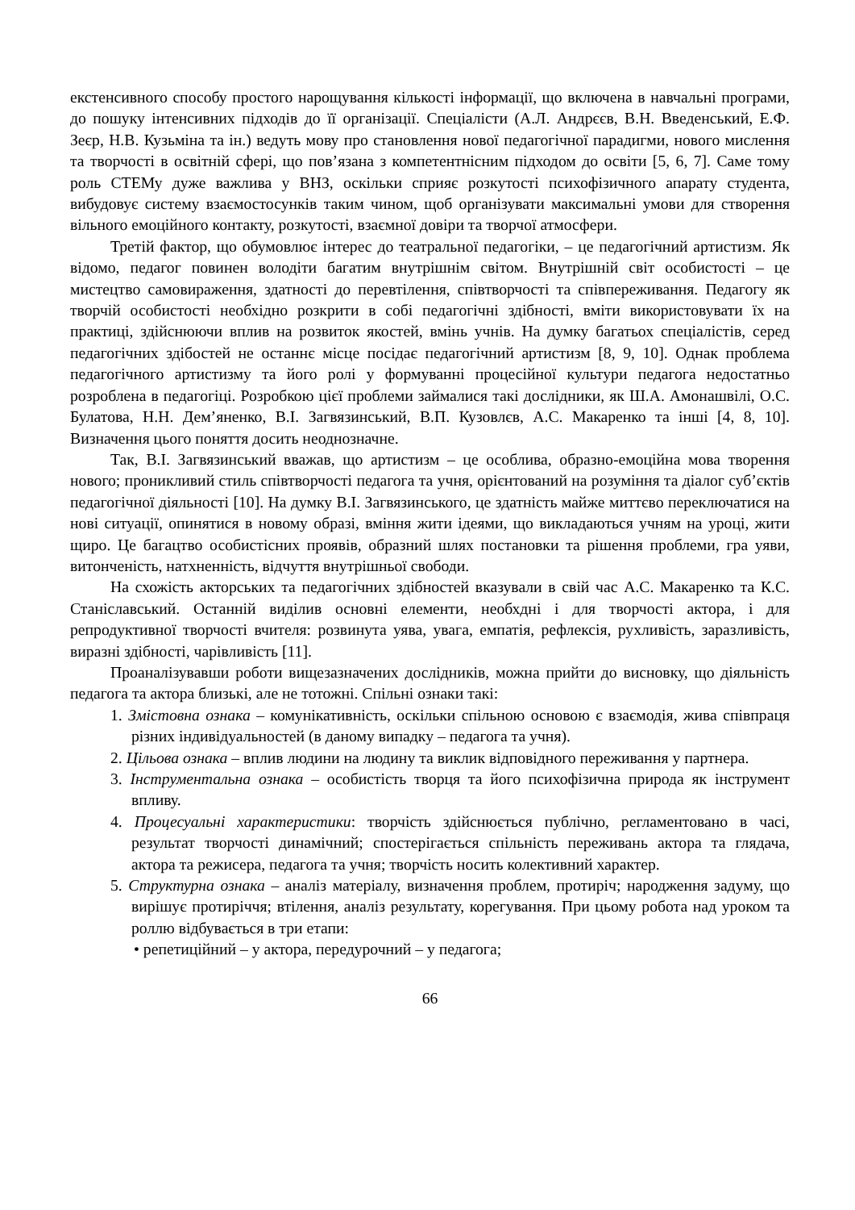екстенсивного способу простого нарощування кількості інформації, що включена в навчальні програми, до пошуку інтенсивних підходів до її організації. Спеціалісти (А.Л. Андрєєв, В.Н. Введенський, Е.Ф. Зеєр, Н.В. Кузьміна та ін.) ведуть мову про становлення нової педагогічної парадигми, нового мислення та творчості в освітній сфері, що пов’язана з компетентнісним підходом до освіти [5, 6, 7]. Саме тому роль СТЕМу дуже важлива у ВНЗ, оскільки сприяє розкутості психофізичного апарату студента, вибудовує систему взаємостосунків таким чином, щоб організувати максимальні умови для створення вільного емоційного контакту, розкутості, взаємної довіри та творчої атмосфери.
Третій фактор, що обумовлює інтерес до театральної педагогіки, – це педагогічний артистизм. Як відомо, педагог повинен володіти багатим внутрішнім світом. Внутрішній світ особистості – це мистецтво самовираження, здатності до перевтілення, співтворчості та співпереживання. Педагогу як творчій особистості необхідно розкрити в собі педагогічні здібності, вміти використовувати їх на практиці, здійснюючи вплив на розвиток якостей, вмінь учнів. На думку багатьох спеціалістів, серед педагогічних здібостей не останнє місце посідає педагогічний артистизм [8, 9, 10]. Однак проблема педагогічного артистизму та його ролі у формуванні процесійної культури педагога недостатньо розроблена в педагогіці. Розробкою цієї проблеми займалися такі дослідники, як Ш.А. Амонашвілі, О.С. Булатова, Н.Н. Дем’яненко, В.І. Загвязинський, В.П. Кузовлєв, А.С. Макаренко та інші [4, 8, 10]. Визначення цього поняття досить неоднозначне.
Так, В.І. Загвязинський вважав, що артистизм – це особлива, образно-емоційна мова творення нового; проникливий стиль співтворчості педагога та учня, орієнтований на розуміння та діалог суб’єктів педагогічної діяльності [10]. На думку В.І. Загвязинського, це здатність майже миттєво переключатися на нові ситуації, опинятися в новому образі, вміння жити ідеями, що викладаються учням на уроці, жити щиро. Це багацтво особистісних проявів, образний шлях постановки та рішення проблеми, гра уяви, витонченість, натхненність, відчуття внутрішньої свободи.
На схожість акторських та педагогічних здібностей вказували в свій час А.С. Макаренко та К.С. Станіславський. Останній виділив основні елементи, необхдні і для творчості актора, і для репродуктивної творчості вчителя: розвинута уява, увага, емпатія, рефлексія, рухливість, заразливість, виразні здібності, чарівливість [11].
Проаналізувавши роботи вищезазначених дослідників, можна прийти до висновку, що діяльність педагога та актора близькі, але не тотожні. Спільні ознаки такі:
1. Змістовна ознака – комунікативність, оскільки спільною основою є взаємодія, жива співпраця різних індивідуальностей (в даному випадку – педагога та учня).
2. Цільова ознака – вплив людини на людину та виклик відповідного переживання у партнера.
3. Інструментальна ознака – особистість творця та його психофізична природа як інструмент впливу.
4. Процесуальні характеристики: творчість здійснюється публічно, регламентовано в часі, результат творчості динамічний; спостерігається спільність переживань актора та глядача, актора та режисера, педагога та учня; творчість носить колективний характер.
5. Структурна ознака – аналіз матеріалу, визначення проблем, протиріч; народження задуму, що вирішує протиріччя; втілення, аналіз результату, корегування. При цьому робота над уроком та роллю відбувається в три етапи:
• репетиційний – у актора, передурочний – у педагога;
66